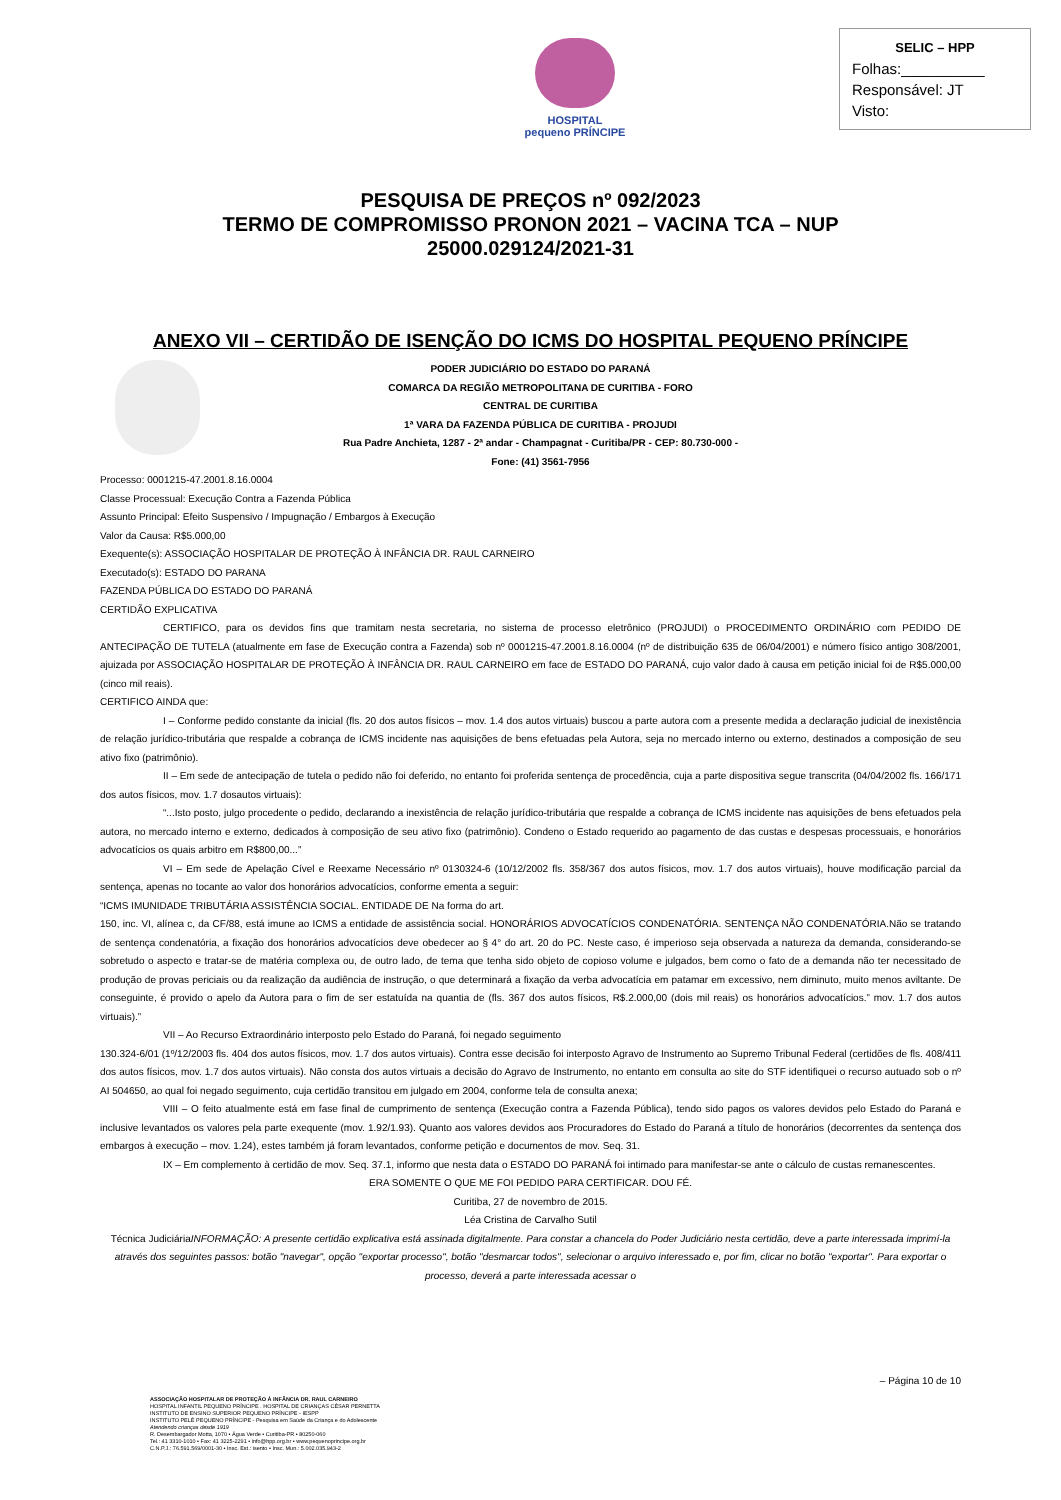HOSPITAL
pequeno PRÍNCIPE
SELIC – HPP
Folhas:__________
Responsável: JT
Visto:
PESQUISA DE PREÇOS nº 092/2023
TERMO DE COMPROMISSO PRONON 2021 – VACINA TCA – NUP
25000.029124/2021-31
ANEXO VII – CERTIDÃO DE ISENÇÃO DO ICMS DO HOSPITAL PEQUENO PRÍNCIPE
PODER JUDICIÁRIO DO ESTADO DO PARANÁ
COMARCA DA REGIÃO METROPOLITANA DE CURITIBA - FORO
CENTRAL DE CURITIBA
1ª VARA DA FAZENDA PÚBLICA DE CURITIBA - PROJUDI
Rua Padre Anchieta, 1287 - 2ª andar - Champagnat - Curitiba/PR - CEP: 80.730-000 -
Fone: (41) 3561-7956
Processo: 0001215-47.2001.8.16.0004
Classe Processual: Execução Contra a Fazenda Pública
Assunto Principal: Efeito Suspensivo / Impugnação / Embargos à Execução
Valor da Causa: R$5.000,00
Exequente(s): ASSOCIAÇÃO HOSPITALAR DE PROTEÇÃO À INFÂNCIA DR. RAUL CARNEIRO
Executado(s): ESTADO DO PARANA
FAZENDA PÚBLICA DO ESTADO DO PARANÁ
CERTIDÃO EXPLICATIVA
CERTIFICO, para os devidos fins que tramitam nesta secretaria, no sistema de processo eletrônico (PROJUDI) o PROCEDIMENTO ORDINÁRIO com PEDIDO DE ANTECIPAÇÃO DE TUTELA (atualmente em fase de Execução contra a Fazenda) sob nº 0001215-47.2001.8.16.0004 (nº de distribuição 635 de 06/04/2001) e número físico antigo 308/2001, ajuizada por ASSOCIAÇÃO HOSPITALAR DE PROTEÇÃO À INFÂNCIA DR. RAUL CARNEIRO em face de ESTADO DO PARANÁ, cujo valor dado à causa em petição inicial foi de R$5.000,00 (cinco mil reais).
CERTIFICO AINDA que:
I – Conforme pedido constante da inicial (fls. 20 dos autos físicos – mov. 1.4 dos autos virtuais) buscou a parte autora com a presente medida a declaração judicial de inexistência de relação jurídico-tributária que respalde a cobrança de ICMS incidente nas aquisições de bens efetuadas pela Autora, seja no mercado interno ou externo, destinados a composição de seu ativo fixo (patrimônio).
II – Em sede de antecipação de tutela o pedido não foi deferido, no entanto foi proferida sentença de procedência, cuja a parte dispositiva segue transcrita (04/04/2002 fls. 166/171 dos autos físicos, mov. 1.7 dosautos virtuais):
“...Isto posto, julgo procedente o pedido, declarando a inexistência de relação jurídico-tributária que respalde a cobrança de ICMS incidente nas aquisições de bens efetuados pela autora, no mercado interno e externo, dedicados à composição de seu ativo fixo (patrimônio). Condeno o Estado requerido ao pagamento de das custas e despesas processuais, e honorários advocatícios os quais arbitro em R$800,00...”
VI – Em sede de Apelação Cível e Reexame Necessário nº 0130324-6 (10/12/2002 fls. 358/367 dos autos físicos, mov. 1.7 dos autos virtuais), houve modificação parcial da sentença, apenas no tocante ao valor dos honorários advocatícios, conforme ementa a seguir:
“ICMS IMUNIDADE TRIBUTÁRIA ASSISTÊNCIA SOCIAL. ENTIDADE DE Na forma do art.
150, inc. VI, alínea c, da CF/88, está imune ao ICMS a entidade de assistência social. HONORÁRIOS ADVOCATÍCIOS CONDENATÓRIA. SENTENÇA NÃO CONDENATÓRIA.Não se tratando de sentença condenatória, a fixação dos honorários advocatícios deve obedecer ao § 4° do art. 20 do PC. Neste caso, é imperioso seja observada a natureza da demanda, considerando-se sobretudo o aspecto e tratar-se de matéria complexa ou, de outro lado, de tema que tenha sido objeto de copioso volume e julgados, bem como o fato de a demanda não ter necessitado de produção de provas periciais ou da realização da audiência de instrução, o que determinará a fixação da verba advocatícia em patamar em excessivo, nem diminuto, muito menos aviltante. De conseguinte, é provido o apelo da Autora para o fim de ser estatuída na quantia de (fls. 367 dos autos físicos, R$.2.000,00 (dois mil reais) os honorários advocatícios.” mov. 1.7 dos autos virtuais).”
VII – Ao Recurso Extraordinário interposto pelo Estado do Paraná, foi negado seguimento
130.324-6/01 (1º/12/2003 fls. 404 dos autos físicos, mov. 1.7 dos autos virtuais). Contra esse decisão foi interposto Agravo de Instrumento ao Supremo Tribunal Federal (certidões de fls. 408/411 dos autos físicos, mov. 1.7 dos autos virtuais). Não consta dos autos virtuais a decisão do Agravo de Instrumento, no entanto em consulta ao site do STF identifiquei o recurso autuado sob o nº AI 504650, ao qual foi negado seguimento, cuja certidão transitou em julgado em 2004, conforme tela de consulta anexa;
VIII – O feito atualmente está em fase final de cumprimento de sentença (Execução contra a Fazenda Pública), tendo sido pagos os valores devidos pelo Estado do Paraná e inclusive levantados os valores pela parte exequente (mov. 1.92/1.93). Quanto aos valores devidos aos Procuradores do Estado do Paraná a título de honorários (decorrentes da sentença dos embargos à execução – mov. 1.24), estes também já foram levantados, conforme petição e documentos de mov. Seq. 31.
IX – Em complemento à certidão de mov. Seq. 37.1, informo que nesta data o ESTADO DO PARANÁ foi intimado para manifestar-se ante o cálculo de custas remanescentes.
ERA SOMENTE O QUE ME FOI PEDIDO PARA CERTIFICAR. DOU FÉ.
Curitiba, 27 de novembro de 2015.
Léa Cristina de Carvalho Sutil
Técnica JudiciáriaINFORMAÇÃO: A presente certidão explicativa está assinada digitalmente. Para constar a chancela do Poder Judiciário nesta certidão, deve a parte interessada imprimí-la através dos seguintes passos: botão "navegar", opção "exportar processo", botão "desmarcar todos", selecionar o arquivo interessado e, por fim, clicar no botão "exportar". Para exportar o processo, deverá a parte interessada acessar o
– Página 10 de 10
ASSOCIAÇÃO HOSPITALAR DE PROTEÇÃO À INFÂNCIA DR. RAUL CARNEIRO
HOSPITAL INFANTIL PEQUENO PRÍNCIPE . HOSPITAL DE CRIANÇAS CÉSAR PERNETTA
INSTITUTO DE ENSINO SUPERIOR PEQUENO PRÍNCIPE - IESPP
INSTITUTO PELÉ PEQUENO PRÍNCIPE - Pesquisa em Saúde da Criança e do Adolescente
Atendendo crianças desde 1919
R. Desembargador Motta, 1070 • Água Verde • Curitiba-PR • 80250-060
Tel.: 41 3310-1010 • Fax: 41 3225-2291 • info@hpp.org.br • www.pequenoprincipe.org.br
C.N.P.J.: 76.591.569/0001-30 • Insc. Est.: isento • Insc. Mun.: 5.002.035.943-2